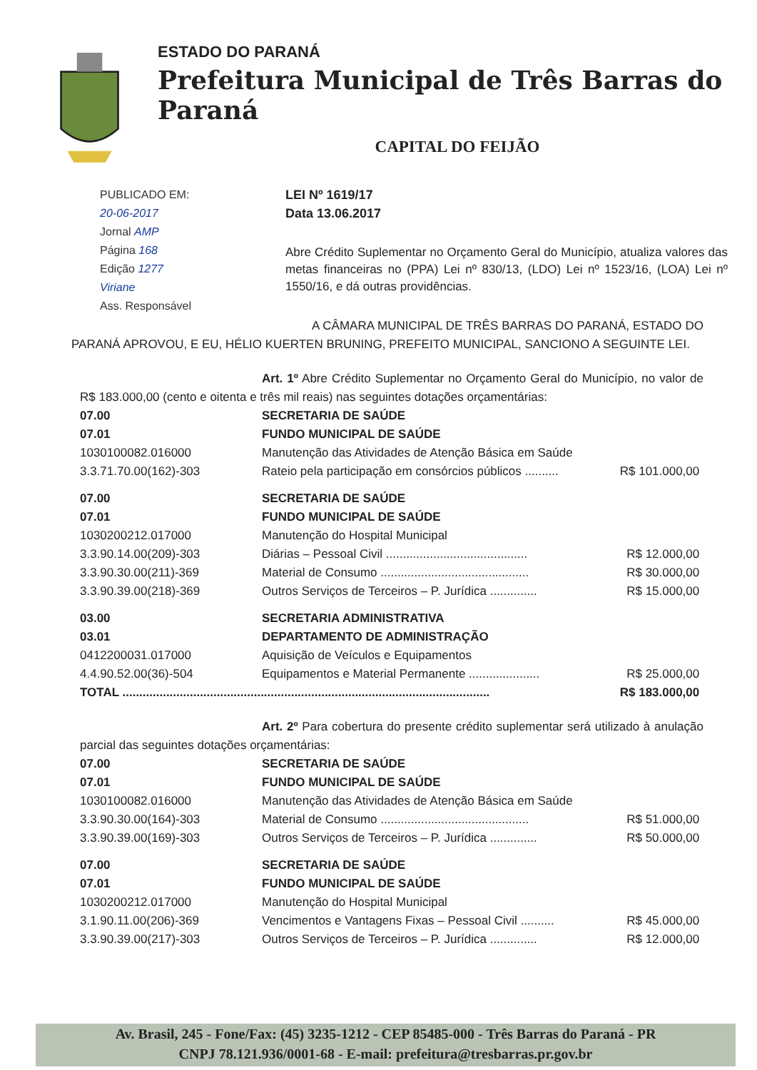ESTADO DO PARANÁ
Prefeitura Municipal de Três Barras do Paraná
CAPITAL DO FEIJÃO
PUBLICADO EM:
20-06-2017
Jornal AMP
Página 168
Edição 1277
Viriane
Ass. Responsável
LEI Nº 1619/17
Data 13.06.2017
Abre Crédito Suplementar no Orçamento Geral do Município, atualiza valores das metas financeiras no (PPA) Lei nº 830/13, (LDO) Lei nº 1523/16, (LOA) Lei nº 1550/16, e dá outras providências.
A CÂMARA MUNICIPAL DE TRÊS BARRAS DO PARANÁ, ESTADO DO PARANÁ APROVOU, E EU, HÉLIO KUERTEN BRUNING, PREFEITO MUNICIPAL, SANCIONO A SEGUINTE LEI.
Art. 1º Abre Crédito Suplementar no Orçamento Geral do Município, no valor de R$ 183.000,00 (cento e oitenta e três mil reais) nas seguintes dotações orçamentárias:
| 07.00 | SECRETARIA DE SAÚDE | |
| 07.01 | FUNDO MUNICIPAL DE SAÚDE | |
| 1030100082.016000 | Manutenção das Atividades de Atenção Básica em Saúde | |
| 3.3.71.70.00(162)-303 | Rateio pela participação em consórcios públicos .......... | R$ 101.000,00 |
| 07.00 | SECRETARIA DE SAÚDE | |
| 07.01 | FUNDO MUNICIPAL DE SAÚDE | |
| 1030200212.017000 | Manutenção do Hospital Municipal | |
| 3.3.90.14.00(209)-303 | Diárias – Pessoal Civil .......................................... | R$ 12.000,00 |
| 3.3.90.30.00(211)-369 | Material de Consumo ............................................ | R$ 30.000,00 |
| 3.3.90.39.00(218)-369 | Outros Serviços de Terceiros – P. Jurídica .............. | R$ 15.000,00 |
| 03.00 | SECRETARIA ADMINISTRATIVA | |
| 03.01 | DEPARTAMENTO DE ADMINISTRAÇÃO | |
| 0412200031.017000 | Aquisição de Veículos e Equipamentos | |
| 4.4.90.52.00(36)-504 | Equipamentos e Material Permanente ..................... | R$ 25.000,00 |
| TOTAL ............................................................................................................. | | R$ 183.000,00 |
Art. 2º Para cobertura do presente crédito suplementar será utilizado à anulação parcial das seguintes dotações orçamentárias:
| 07.00 | SECRETARIA DE SAÚDE | |
| 07.01 | FUNDO MUNICIPAL DE SAÚDE | |
| 1030100082.016000 | Manutenção das Atividades de Atenção Básica em Saúde | |
| 3.3.90.30.00(164)-303 | Material de Consumo ............................................ | R$ 51.000,00 |
| 3.3.90.39.00(169)-303 | Outros Serviços de Terceiros – P. Jurídica .............. | R$ 50.000,00 |
| 07.00 | SECRETARIA DE SAÚDE | |
| 07.01 | FUNDO MUNICIPAL DE SAÚDE | |
| 1030200212.017000 | Manutenção do Hospital Municipal | |
| 3.1.90.11.00(206)-369 | Vencimentos e Vantagens Fixas – Pessoal Civil .......... | R$ 45.000,00 |
| 3.3.90.39.00(217)-303 | Outros Serviços de Terceiros – P. Jurídica .............. | R$ 12.000,00 |
Av. Brasil, 245 - Fone/Fax: (45) 3235-1212 - CEP 85485-000 - Três Barras do Paraná - PR
CNPJ 78.121.936/0001-68 - E-mail: prefeitura@tresbarras.pr.gov.br